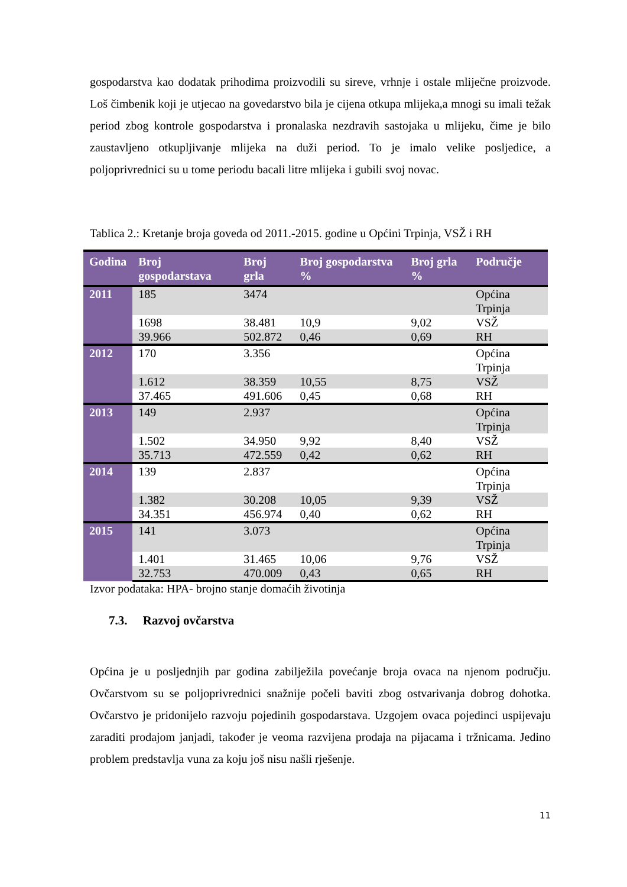gospodarstva kao dodatak prihodima proizvodili su sireve, vrhnje i ostale mliječne proizvode. Loš čimbenik koji je utjecao na govedarstvo bila je cijena otkupa mlijeka,a mnogi su imali težak period zbog kontrole gospodarstva i pronalaska nezdravih sastojaka u mlijeku, čime je bilo zaustavljeno otkupljivanje mlijeka na duži period. To je imalo velike posljedice, a poljoprivrednici su u tome periodu bacali litre mlijeka i gubili svoj novac.
Tablica 2.: Kretanje broja goveda od 2011.-2015. godine u Općini Trpinja, VSŽ i RH
| Godina | Broj gospodarstava | Broj grla | Broj gospodarstva % | Broj grla % | Područje |
| --- | --- | --- | --- | --- | --- |
| 2011 | 185 | 3474 | | | Općina Trpinja |
| | 1698 | 38.481 | 10,9 | 9,02 | VSŽ |
| | 39.966 | 502.872 | 0,46 | 0,69 | RH |
| 2012 | 170 | 3.356 | | | Općina Trpinja |
| | 1.612 | 38.359 | 10,55 | 8,75 | VSŽ |
| | 37.465 | 491.606 | 0,45 | 0,68 | RH |
| 2013 | 149 | 2.937 | | | Općina Trpinja |
| | 1.502 | 34.950 | 9,92 | 8,40 | VSŽ |
| | 35.713 | 472.559 | 0,42 | 0,62 | RH |
| 2014 | 139 | 2.837 | | | Općina Trpinja |
| | 1.382 | 30.208 | 10,05 | 9,39 | VSŽ |
| | 34.351 | 456.974 | 0,40 | 0,62 | RH |
| 2015 | 141 | 3.073 | | | Općina Trpinja |
| | 1.401 | 31.465 | 10,06 | 9,76 | VSŽ |
| | 32.753 | 470.009 | 0,43 | 0,65 | RH |
Izvor podataka: HPA- brojno stanje domaćih životinja
7.3. Razvoj ovčarstva
Općina je u posljednjih par godina zabilježila povećanje broja ovaca na njenom području. Ovčarstvom su se poljoprivrednici snažnije počeli baviti zbog ostvarivanja dobrog dohotka. Ovčarstvo je pridonijelo razvoju pojedinih gospodarstava. Uzgojem ovaca pojedinci uspijevaju zaraditi prodajom janjadi, također je veoma razvijena prodaja na pijacama i tržnicama. Jedino problem predstavlja vuna za koju još nisu našli rješenje.
11